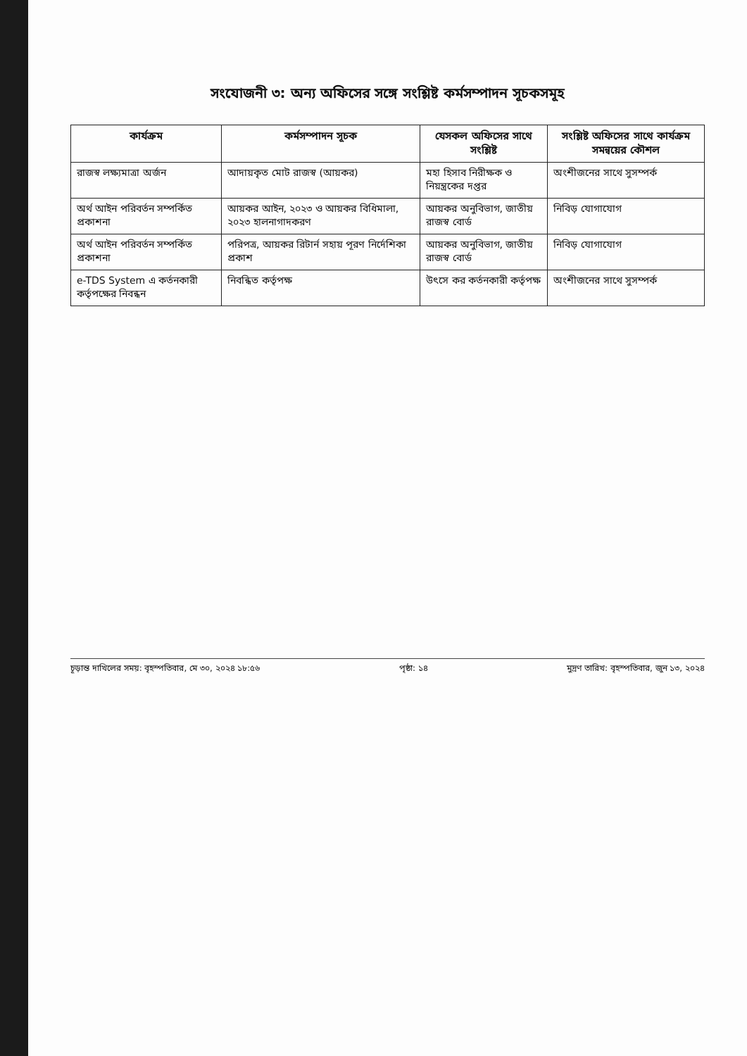সংযোজনী ৩: অন্য অফিসের সঙ্গে সংশ্লিষ্ট কর্মসম্পাদন সূচকসমূহ
| কার্যক্রম | কর্মসম্পাদন সূচক | যেসকল অফিসের সাথে সংশ্লিষ্ট | সংশ্লিষ্ট অফিসের সাথে কার্যক্রম সমন্বয়ের কৌশল |
| --- | --- | --- | --- |
| রাজস্ব লক্ষ্যমাত্রা অর্জন | আদায়কৃত মোট রাজস্ব (আয়কর) | মহা হিসাব নিরীক্ষক ও নিয়ন্ত্রকের দপ্তর | অংশীজনের সাথে সুসম্পর্ক |
| অর্থ আইন পরিবর্তন সম্পর্কিত প্রকাশনা | আয়কর আইন, ২০২৩ ও আয়কর বিধিমালা, ২০২৩ হালনাগাদকরণ | আয়কর অনুবিভাগ, জাতীয় রাজস্ব বোর্ড | নিবিড় যোগাযোগ |
| অর্থ আইন পরিবর্তন সম্পর্কিত প্রকাশনা | পরিপত্র, আয়কর রিটার্ন সহায় পূরণ নির্দেশিকা প্রকাশ | আয়কর অনুবিভাগ, জাতীয় রাজস্ব বোর্ড | নিবিড় যোগাযোগ |
| e-TDS System এ কর্তনকারী কর্তৃপক্ষের নিবন্ধন | নিবন্ধিত কর্তৃপক্ষ | উৎসে কর কর্তনকারী কর্তৃপক্ষ | অংশীজনের সাথে সুসম্পর্ক |
চূড়ান্ত দাখিলের সময়: বৃহস্পতিবার, মে ৩০, ২০২৪ ১৮:৫৬ পৃষ্ঠা: ১৪ মুদ্রণ তারিখ: বৃহস্পতিবার, জুন ১৩, ২০২৪